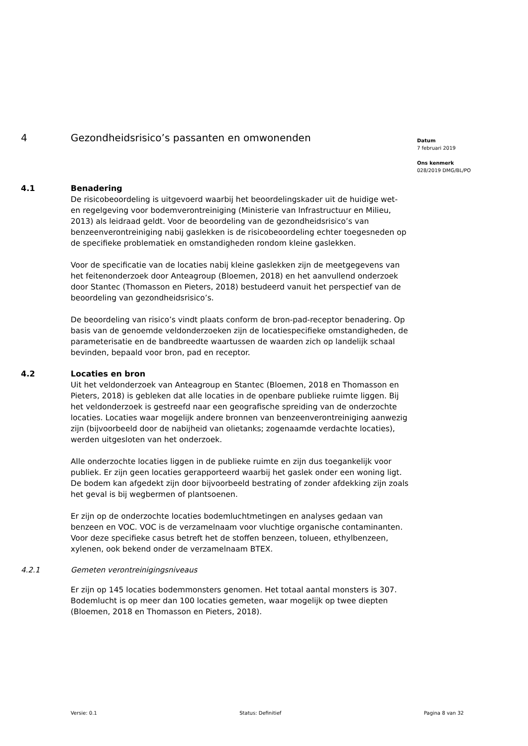4 Gezondheidsrisico’s passanten en omwonenden
4.1 Benadering
De risicobeoordeling is uitgevoerd waarbij het beoordelingskader uit de huidige wet- en regelgeving voor bodemverontreiniging (Ministerie van Infrastructuur en Milieu, 2013) als leidraad geldt. Voor de beoordeling van de gezondheidsrisico’s van benzeenverontreiniging nabij gaslekken is de risicobeoordeling echter toegesneden op de specifieke problematiek en omstandigheden rondom kleine gaslekken.
Voor de specificatie van de locaties nabij kleine gaslekken zijn de meetgegevens van het feitenonderzoek door Anteagroup (Bloemen, 2018) en het aanvullend onderzoek door Stantec (Thomasson en Pieters, 2018) bestudeerd vanuit het perspectief van de beoordeling van gezondheidsrisico’s.
De beoordeling van risico’s vindt plaats conform de bron-pad-receptor benadering. Op basis van de genoemde veldonderzoeken zijn de locatiespecifieke omstandigheden, de parameterisatie en de bandbreedte waartussen de waarden zich op landelijk schaal bevinden, bepaald voor bron, pad en receptor.
4.2 Locaties en bron
Uit het veldonderzoek van Anteagroup en Stantec (Bloemen, 2018 en Thomasson en Pieters, 2018) is gebleken dat alle locaties in de openbare publieke ruimte liggen. Bij het veldonderzoek is gestreefd naar een geografische spreiding van de onderzochte locaties. Locaties waar mogelijk andere bronnen van benzeenverontreiniging aanwezig zijn (bijvoorbeeld door de nabijheid van olietanks; zogenaamde verdachte locaties), werden uitgesloten van het onderzoek.
Alle onderzochte locaties liggen in de publieke ruimte en zijn dus toegankelijk voor publiek. Er zijn geen locaties gerapporteerd waarbij het gaslek onder een woning ligt. De bodem kan afgedekt zijn door bijvoorbeeld bestrating of zonder afdekking zijn zoals het geval is bij wegbermen of plantsoenen.
Er zijn op de onderzochte locaties bodemluchtmetingen en analyses gedaan van benzeen en VOC. VOC is de verzamelnaam voor vluchtige organische contaminanten. Voor deze specifieke casus betreft het de stoffen benzeen, tolueen, ethylbenzeen, xylenen, ook bekend onder de verzamelnaam BTEX.
4.2.1 Gemeten verontreinigingsniveaus
Er zijn op 145 locaties bodemmonsters genomen. Het totaal aantal monsters is 307. Bodemlucht is op meer dan 100 locaties gemeten, waar mogelijk op twee diepten (Bloemen, 2018 en Thomasson en Pieters, 2018).
Datum
7 februari 2019
Ons kenmerk
028/2019 DMG/BL/PO
Versie: 0.1 Status: Definitief Pagina 8 van 32